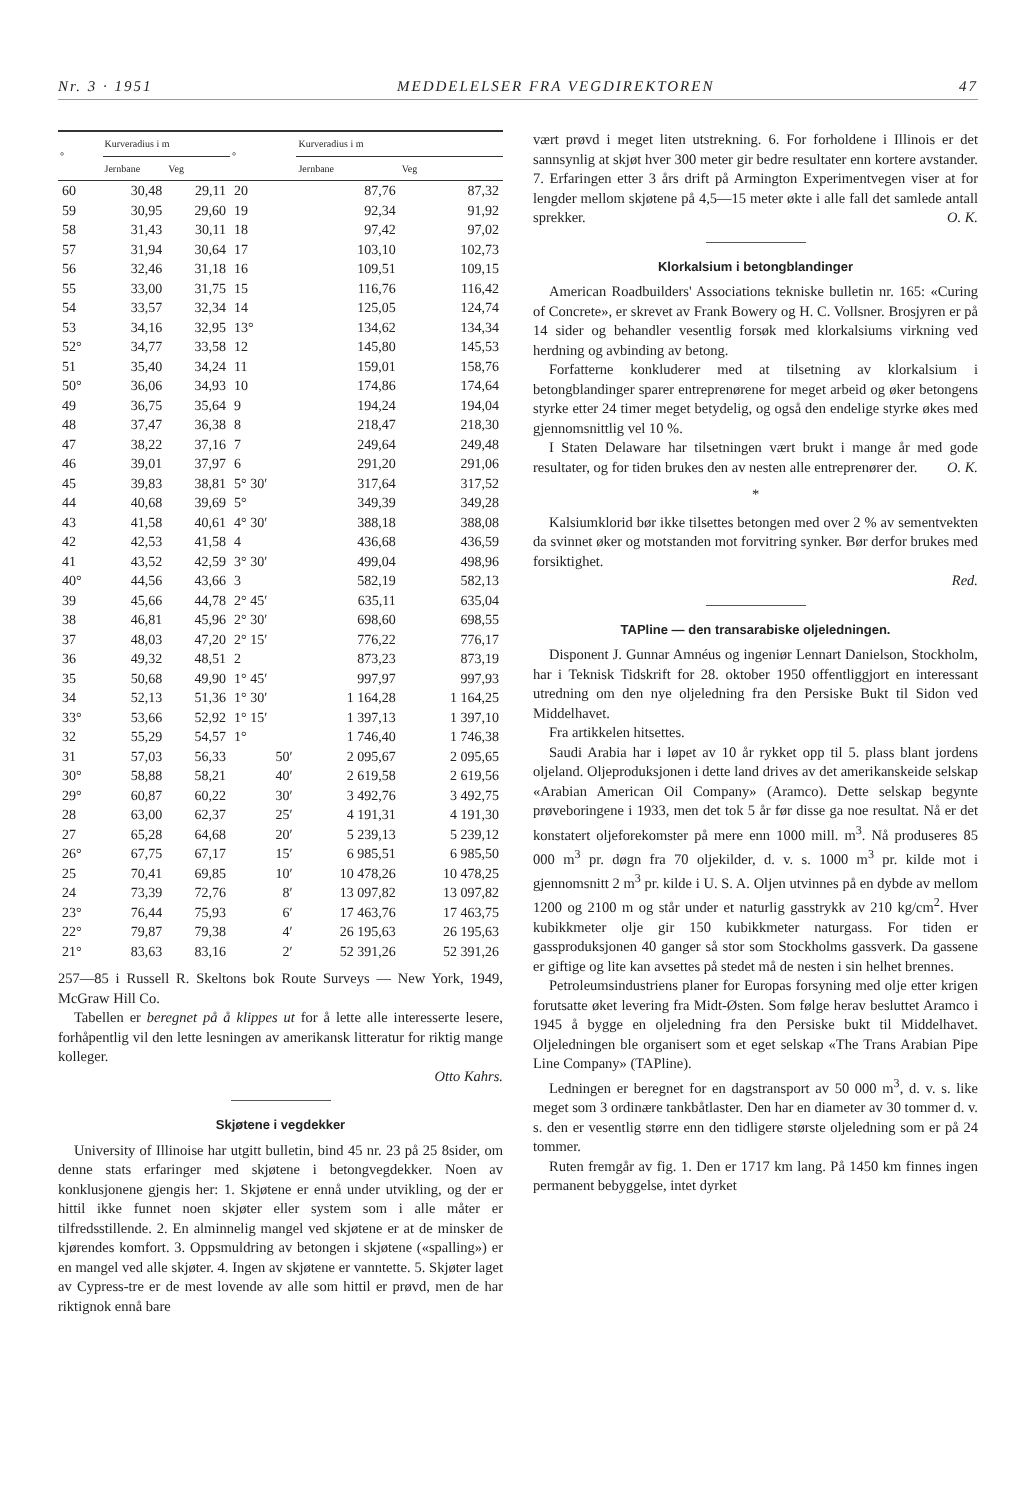Nr. 3 · 1951 MEDDELELSER FRA VEGDIREKTOREN 47
| ° | Kurveradius i m | | ° | Kurveradius i m | |
| --- | --- | --- | --- | --- | --- |
| | Jernbane | Veg | | Jernbane | Veg |
| 60 | 30,48 | 29,11 | 20 | 87,76 | 87,32 |
| 59 | 30,95 | 29,60 | 19 | 92,34 | 91,92 |
| 58 | 31,43 | 30,11 | 18 | 97,42 | 97,02 |
| 57 | 31,94 | 30,64 | 17 | 103,10 | 102,73 |
| 56 | 32,46 | 31,18 | 16 | 109,51 | 109,15 |
| 55 | 33,00 | 31,75 | 15 | 116,76 | 116,42 |
| 54 | 33,57 | 32,34 | 14 | 125,05 | 124,74 |
| 53 | 34,16 | 32,95 | 13° | 134,62 | 134,34 |
| 52° | 34,77 | 33,58 | 12 | 145,80 | 145,53 |
| 51 | 35,40 | 34,24 | 11 | 159,01 | 158,76 |
| 50° | 36,06 | 34,93 | 10 | 174,86 | 174,64 |
| 49 | 36,75 | 35,64 | 9 | 194,24 | 194,04 |
| 48 | 37,47 | 36,38 | 8 | 218,47 | 218,30 |
| 47 | 38,22 | 37,16 | 7 | 249,64 | 249,48 |
| 46 | 39,01 | 37,97 | 6 | 291,20 | 291,06 |
| 45 | 39,83 | 38,81 | 5° 30′ | 317,64 | 317,52 |
| 44 | 40,68 | 39,69 | 5° | 349,39 | 349,28 |
| 43 | 41,58 | 40,61 | 4° 30′ | 388,18 | 388,08 |
| 42 | 42,53 | 41,58 | 4 | 436,68 | 436,59 |
| 41 | 43,52 | 42,59 | 3° 30′ | 499,04 | 498,96 |
| 40° | 44,56 | 43,66 | 3 | 582,19 | 582,13 |
| 39 | 45,66 | 44,78 | 2° 45′ | 635,11 | 635,04 |
| 38 | 46,81 | 45,96 | 2° 30′ | 698,60 | 698,55 |
| 37 | 48,03 | 47,20 | 2° 15′ | 776,22 | 776,17 |
| 36 | 49,32 | 48,51 | 2 | 873,23 | 873,19 |
| 35 | 50,68 | 49,90 | 1° 45′ | 997,97 | 997,93 |
| 34 | 52,13 | 51,36 | 1° 30′ | 1 164,28 | 1 164,25 |
| 33° | 53,66 | 52,92 | 1° 15′ | 1 397,13 | 1 397,10 |
| 32 | 55,29 | 54,57 | 1° | 1 746,40 | 1 746,38 |
| 31 | 57,03 | 56,33 | 50′ | 2 095,67 | 2 095,65 |
| 30° | 58,88 | 58,21 | 40′ | 2 619,58 | 2 619,56 |
| 29° | 60,87 | 60,22 | 30′ | 3 492,76 | 3 492,75 |
| 28 | 63,00 | 62,37 | 25′ | 4 191,31 | 4 191,30 |
| 27 | 65,28 | 64,68 | 20′ | 5 239,13 | 5 239,12 |
| 26° | 67,75 | 67,17 | 15′ | 6 985,51 | 6 985,50 |
| 25 | 70,41 | 69,85 | 10′ | 10 478,26 | 10 478,25 |
| 24 | 73,39 | 72,76 | 8′ | 13 097,82 | 13 097,82 |
| 23° | 76,44 | 75,93 | 6′ | 17 463,76 | 17 463,75 |
| 22° | 79,87 | 79,38 | 4′ | 26 195,63 | 26 195,63 |
| 21° | 83,63 | 83,16 | 2′ | 52 391,26 | 52 391,26 |
257—85 i Russell R. Skeltons bok Route Surveys — New York, 1949, McGraw Hill Co.
Tabellen er beregnet på å klippes ut for å lette alle interesserte lesere, forhåpentlig vil den lette lesningen av amerikansk litteratur for riktig mange kolleger.
Otto Kahrs.
Skjøtene i vegdekker
University of Illinoise har utgitt bulletin, bind 45 nr. 23 på 25 8sider, om denne stats erfaringer med skjøtene i betongvegdekker. Noen av konklusjonene gjengis her: 1. Skjøtene er ennå under utvikling, og der er hittil ikke funnet noen skjøter eller system som i alle måter er tilfredsstillende. 2. En alminnelig mangel ved skjøtene er at de minsker de kjørendes komfort. 3. Oppsmuldring av betongen i skjøtene («spalling») er en mangel ved alle skjøter. 4. Ingen av skjøtene er vanntette. 5. Skjøter laget av Cypress-tre er de mest lovende av alle som hittil er prøvd, men de har riktignok ennå bare
vært prøvd i meget liten utstrekning. 6. For forholdene i Illinois er det sannsynlig at skjøt hver 300 meter gir bedre resultater enn kortere avstander. 7. Erfaringen etter 3 års drift på Armington Experimentvegen viser at for lengder mellom skjøtene på 4,5—15 meter økte i alle fall det samlede antall sprekker. O. K.
Klorkalsium i betongblandinger
American Roadbuilders' Associations tekniske bulletin nr. 165: «Curing of Concrete», er skrevet av Frank Bowery og H. C. Vollsner. Brosjyren er på 14 sider og behandler vesentlig forsøk med klorkalsiums virkning ved herdning og avbinding av betong.
Forfatterne konkluderer med at tilsetning av klorkalsium i betongblandinger sparer entreprenørene for meget arbeid og øker betongens styrke etter 24 timer meget betydelig, og også den endelige styrke økes med gjennomsnittlig vel 10 %.
I Staten Delaware har tilsetningen vært brukt i mange år med gode resultater, og for tiden brukes den av nesten alle entreprenører der. O. K.
*
Kalsiumklorid bør ikke tilsettes betongen med over 2 % av sementvekten da svinnet øker og motstanden mot forvitring synker. Bør derfor brukes med forsiktighet.
Red.
TAPline — den transarabiske oljeledningen.
Disponent J. Gunnar Amnéus og ingeniør Lennart Danielson, Stockholm, har i Teknisk Tidskrift for 28. oktober 1950 offentliggjort en interessant utredning om den nye oljeledning fra den Persiske Bukt til Sidon ved Middelhavet.
Fra artikkelen hitsettes.
Saudi Arabia har i løpet av 10 år rykket opp til 5. plass blant jordens oljeland. Oljeproduksjonen i dette land drives av det amerikanskeide selskap «Arabian American Oil Company» (Aramco). Dette selskap begynte prøveboringene i 1933, men det tok 5 år før disse ga noe resultat. Nå er det konstatert oljeforekomster på mere enn 1000 mill. m<sup>3</sup>. Nå produseres 85 000 m<sup>3</sup> pr. døgn fra 70 oljekilder, d. v. s. 1000 m<sup>3</sup> pr. kilde mot i gjennomsnitt 2 m<sup>3</sup> pr. kilde i U. S. A. Oljen utvinnes på en dybde av mellom 1200 og 2100 m og står under et naturlig gasstrykk av 210 kg/cm<sup>2</sup>. Hver kubikkmeter olje gir 150 kubikkmeter naturgass. For tiden er gassproduksjonen 40 ganger så stor som Stockholms gassverk. Da gassene er giftige og lite kan avsettes på stedet må de nesten i sin helhet brennes.
Petroleumsindustriens planer for Europas forsyning med olje etter krigen forutsatte øket levering fra Midt-Østen. Som følge herav besluttet Aramco i 1945 å bygge en oljeledning fra den Persiske bukt til Middelhavet. Oljeledningen ble organisert som et eget selskap «The Trans Arabian Pipe Line Company» (TAPline).
Ledningen er beregnet for en dagstransport av 50 000 m<sup>3</sup>, d. v. s. like meget som 3 ordinære tankbåtlaster. Den har en diameter av 30 tommer d. v. s. den er vesentlig større enn den tidligere største oljeledning som er på 24 tommer.
Ruten fremgår av fig. 1. Den er 1717 km lang. På 1450 km finnes ingen permanent bebyggelse, intet dyrket